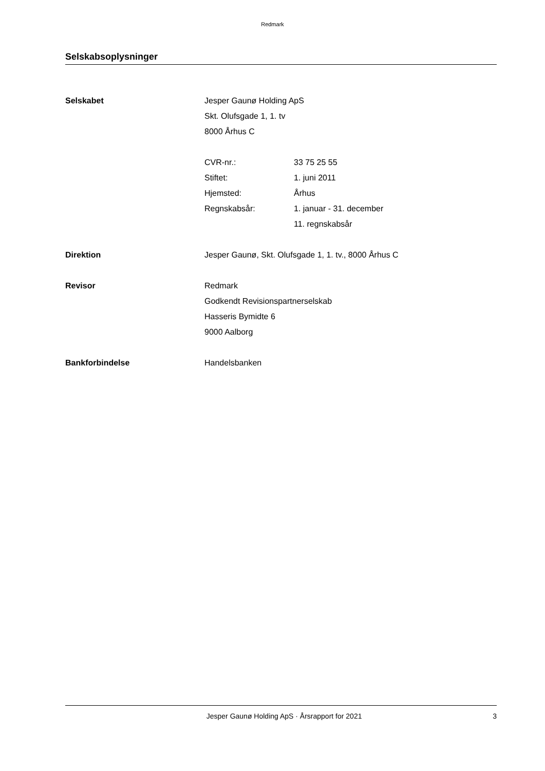Redmark
Selskabsoplysninger
Selskabet Jesper Gaunø Holding ApS
Skt. Olufsgade 1, 1. tv
8000 Århus C
CVR-nr.: 33 75 25 55
Stiftet: 1. juni 2011
Hjemsted: Århus
Regnskabsår: 1. januar - 31. december
11. regnskabsår
Direktion Jesper Gaunø, Skt. Olufsgade 1, 1. tv., 8000 Århus C
Revisor Redmark
Godkendt Revisionspartnerselskab
Hasseris Bymidte 6
9000 Aalborg
Bankforbindelse Handelsbanken
Jesper Gaunø Holding ApS · Årsrapport for 2021 3